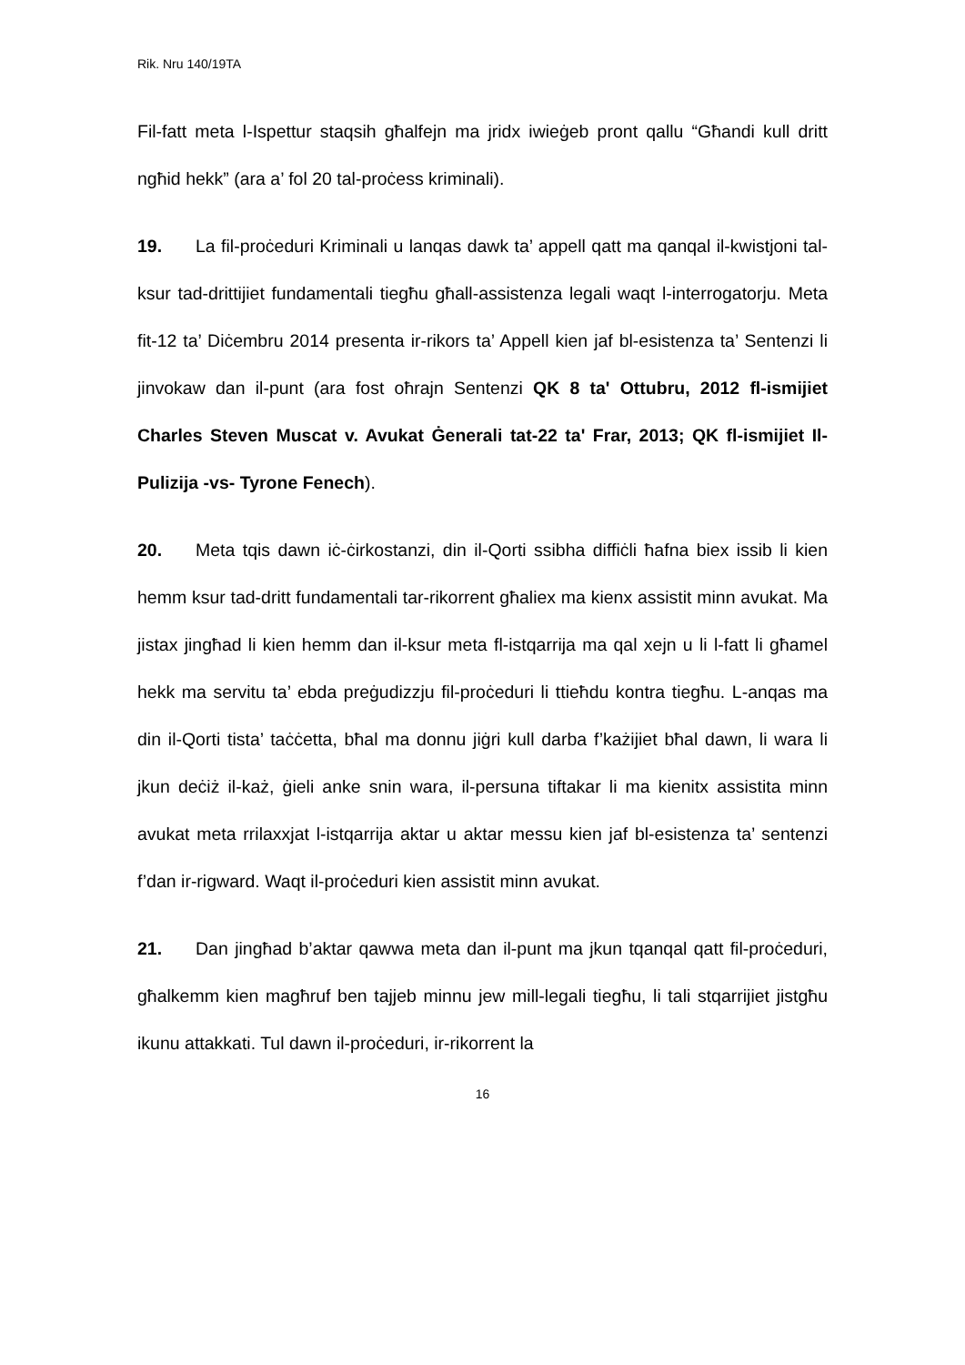Rik. Nru 140/19TA
Fil-fatt meta l-Ispettur staqsih għalfejn ma jridx iwieġeb pront qallu “Għandi kull dritt ngħid hekk” (ara a’ fol 20 tal-proċess kriminali).
19. La fil-proċeduri Kriminali u lanqas dawk ta’ appell qatt ma qanqal il-kwistjoni tal-ksur tad-drittijiet fundamentali tiegħu għall-assistenza legali waqt l-interrogatorju. Meta fit-12 ta’ Diċembru 2014 presenta ir-rikors ta’ Appell kien jaf bl-esistenza ta’ Sentenzi li jinvokaw dan il-punt (ara fost oħrajn Sentenzi QK 8 ta' Ottubru, 2012 fl-ismijiet Charles Steven Muscat v. Avukat Ġenerali tat-22 ta' Frar, 2013; QK fl-ismijiet Il-Pulizija -vs- Tyrone Fenech).
20. Meta tqis dawn iċ-ċirkostanzi, din il-Qorti ssibha diffiċli ħafna biex issib li kien hemm ksur tad-dritt fundamentali tar-rikorrent għaliex ma kienx assistit minn avukat. Ma jistax jingħad li kien hemm dan il-ksur meta fl-istqarrija ma qal xejn u li l-fatt li għamel hekk ma servitu ta’ ebda preġudizzju fil-proċeduri li ttieħdu kontra tiegħu. L-anqas ma din il-Qorti tista’ taċċetta, bħal ma donnu jiġri kull darba f’każijiet bħal dawn, li wara li jkun deċiż il-każ, ġieli anke snin wara, il-persuna tiftakar li ma kienitx assistita minn avukat meta rrilaxxjat l-istqarrija aktar u aktar messu kien jaf bl-esistenza ta’ sentenzi f’dan ir-rigward. Waqt il-proċeduri kien assistit minn avukat.
21. Dan jingħad b’aktar qawwa meta dan il-punt ma jkun tqanqal qatt fil-proċeduri, għalkemm kien magħruf ben tajjeb minnu jew mill-legali tiegħu, li tali stqarrijiet jistgħu ikunu attakkati. Tul dawn il-proċeduri, ir-rikorrent la
16